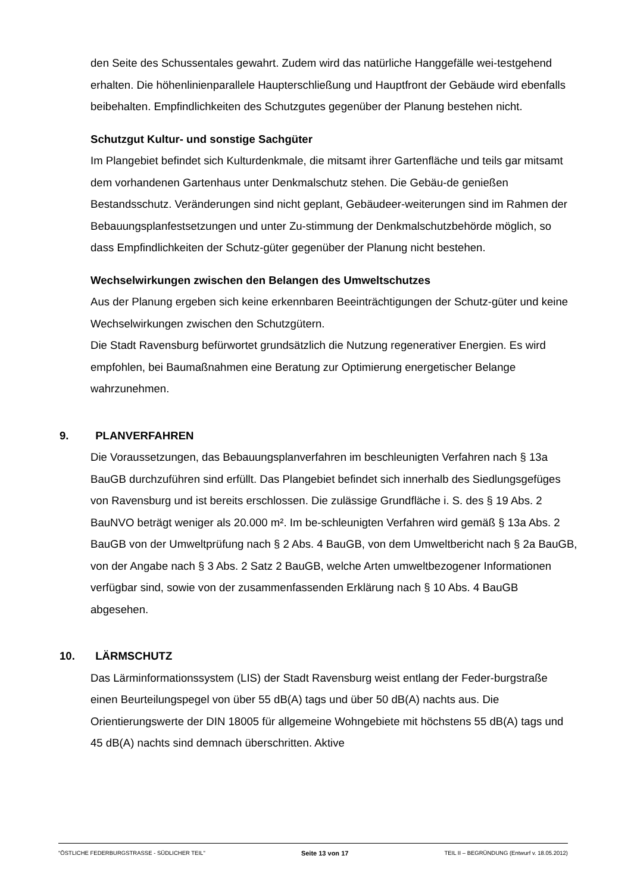den Seite des Schussentales gewahrt. Zudem wird das natürliche Hanggefälle wei-testgehend erhalten. Die höhenlinienparallele Haupterschließung und Hauptfront der Gebäude wird ebenfalls beibehalten. Empfindlichkeiten des Schutzgutes gegenüber der Planung bestehen nicht.
Schutzgut Kultur- und sonstige Sachgüter
Im Plangebiet befindet sich Kulturdenkmale, die mitsamt ihrer Gartenfläche und teils gar mitsamt dem vorhandenen Gartenhaus unter Denkmalschutz stehen. Die Gebäu-de genießen Bestandsschutz. Veränderungen sind nicht geplant, Gebäudeer-weiterungen sind im Rahmen der Bebauungsplanfestsetzungen und unter Zu-stimmung der Denkmalschutzbehörde möglich, so dass Empfindlichkeiten der Schutz-güter gegenüber der Planung nicht bestehen.
Wechselwirkungen zwischen den Belangen des Umweltschutzes
Aus der Planung ergeben sich keine erkennbaren Beeinträchtigungen der Schutz-güter und keine Wechselwirkungen zwischen den Schutzgütern.
Die Stadt Ravensburg befürwortet grundsätzlich die Nutzung regenerativer Energien. Es wird empfohlen, bei Baumaßnahmen eine Beratung zur Optimierung energetischer Belange wahrzunehmen.
9. PLANVERFAHREN
Die Voraussetzungen, das Bebauungsplanverfahren im beschleunigten Verfahren nach § 13a BauGB durchzuführen sind erfüllt. Das Plangebiet befindet sich innerhalb des Siedlungsgefüges von Ravensburg und ist bereits erschlossen. Die zulässige Grundfläche i. S. des § 19 Abs. 2 BauNVO beträgt weniger als 20.000 m². Im be-schleunigten Verfahren wird gemäß § 13a Abs. 2 BauGB von der Umweltprüfung nach § 2 Abs. 4 BauGB, von dem Umweltbericht nach § 2a BauGB, von der Angabe nach § 3 Abs. 2 Satz 2 BauGB, welche Arten umweltbezogener Informationen verfügbar sind, sowie von der zusammenfassenden Erklärung nach § 10 Abs. 4 BauGB abgesehen.
10. LÄRMSCHUTZ
Das Lärminformationssystem (LIS) der Stadt Ravensburg weist entlang der Feder-burgstraße einen Beurteilungspegel von über 55 dB(A) tags und über 50 dB(A) nachts aus. Die Orientierungswerte der DIN 18005 für allgemeine Wohngebiete mit höchstens 55 dB(A) tags und 45 dB(A) nachts sind demnach überschritten. Aktive
"ÖSTLICHE FEDERBURGSTRASSE - SÜDLICHER TEIL" Seite 13 von 17 TEIL II – BEGRÜNDUNG (Entwurf v. 18.05.2012)